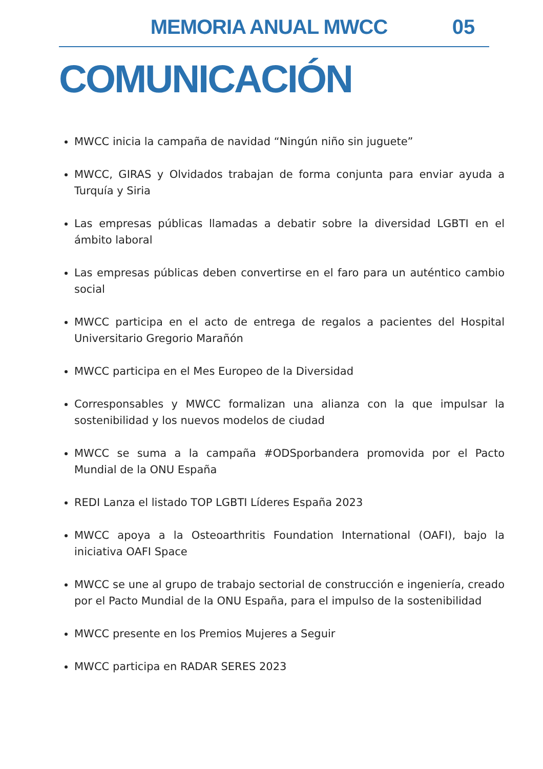MEMORIA ANUAL MWCC 05
COMUNICACIÓN
MWCC inicia la campaña de navidad “Ningún niño sin juguete”
MWCC, GIRAS y Olvidados trabajan de forma conjunta para enviar ayuda a Turquía y Siria
Las empresas públicas llamadas a debatir sobre la diversidad LGBTI en el ámbito laboral
Las empresas públicas deben convertirse en el faro para un auténtico cambio social
MWCC participa en el acto de entrega de regalos a pacientes del Hospital Universitario Gregorio Marañón
MWCC participa en el Mes Europeo de la Diversidad
Corresponsables y MWCC formalizan una alianza con la que impulsar la sostenibilidad y los nuevos modelos de ciudad
MWCC se suma a la campaña #ODSporbandera promovida por el Pacto Mundial de la ONU España
REDI Lanza el listado TOP LGBTI Líderes España 2023
MWCC apoya a la Osteoarthritis Foundation International (OAFI), bajo la iniciativa OAFI Space
MWCC se une al grupo de trabajo sectorial de construcción e ingeniería, creado por el Pacto Mundial de la ONU España, para el impulso de la sostenibilidad
MWCC presente en los Premios Mujeres a Seguir
MWCC participa en RADAR SERES 2023